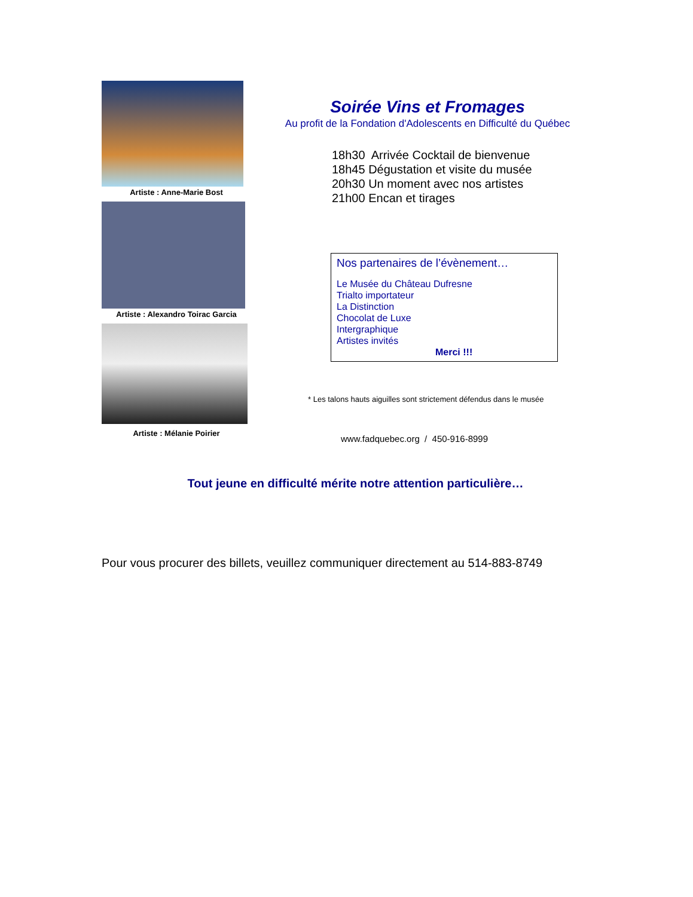Artiste : Anne-Marie Bost
Artiste : Alexandro Toirac Garcia
Artiste : Mélanie Poirier
Soirée Vins et Fromages
Au profit de la Fondation d'Adolescents en Difficulté du Québec
18h30 Arrivée Cocktail de bienvenue
18h45 Dégustation et visite du musée
20h30 Un moment avec nos artistes
21h00 Encan et tirages
Nos partenaires de l’évènement…
Le Musée du Château Dufresne
Trialto importateur
La Distinction
Chocolat de Luxe
Intergraphique
Artistes invités
Merci !!!
* Les talons hauts aiguilles sont strictement défendus dans le musée
www.fadquebec.org / 450-916-8999
Tout jeune en difficulté mérite notre attention particulière…
Pour vous procurer des billets, veuillez communiquer directement au 514-883-8749